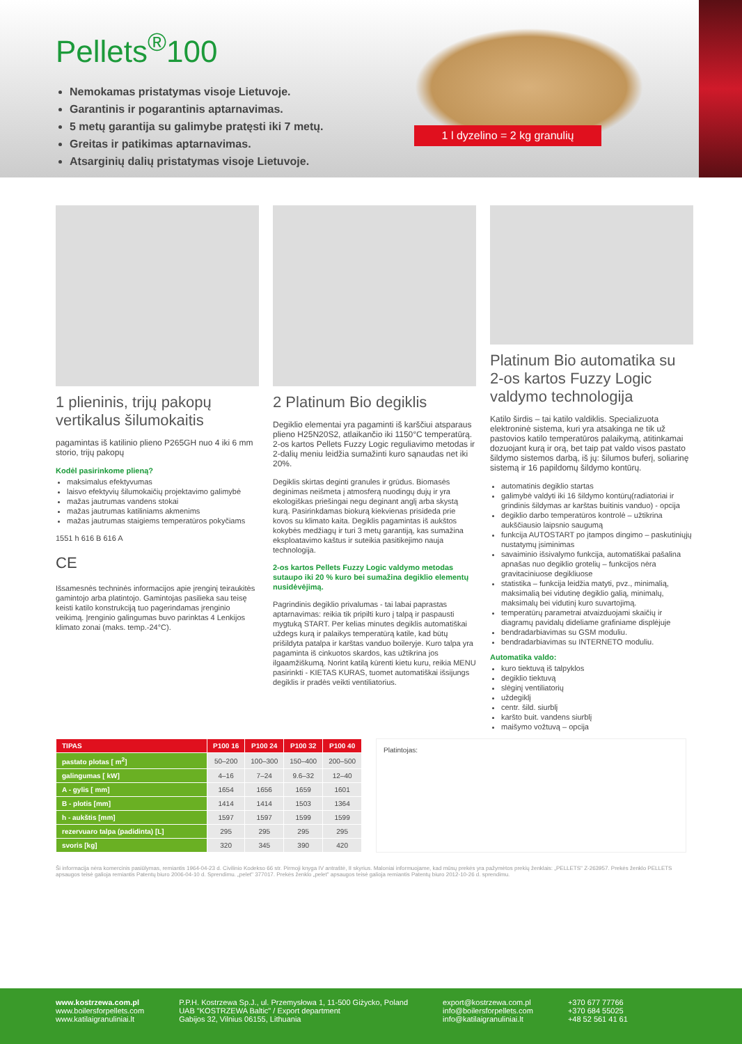Pellets<sup>®</sup>100
Nemokamas pristatymas visoje Lietuvoje.
Garantinis ir pogarantinis aptarnavimas.
5 metų garantija su galimybe pratęsti iki 7 metų.
Greitas ir patikimas aptarnavimas.
Atsarginių dalių pristatymas visoje Lietuvoje.
1 l dyzelino = 2 kg granulių
1 plieninis, trijų pakopų vertikalus šilumokaitis
pagamintas iš katilinio plieno P265GH nuo 4 iki 6 mm storio, trijų pakopų
Kodėl pasirinkome plieną?
maksimalus efektyvumas
laisvo efektyvių šilumokaičių projektavimo galimybė
mažas jautrumas vandens stokai
mažas jautrumas katiliniams akmenims
mažas jautrumas staigiems temperatūros pokyčiams
1551 h 616 B 616 A
CE
Išsamesnės techninės informacijos apie įrenginį teiraukitės gamintojo arba platintojo. Gamintojas pasilieka sau teisę keisti katilo konstrukciją tuo pagerindamas įrenginio veikimą. Įrenginio galingumas buvo parinktas 4 Lenkijos klimato zonai (maks. temp.-24°C).
2 Platinum Bio degiklis
Degiklio elementai yra pagaminti iš karščiui atsparaus plieno H25N20S2, atlaikančio iki 1150°C temperatūrą. 2-os kartos Pellets Fuzzy Logic reguliavimo metodas ir 2-dalių meniu leidžia sumažinti kuro sąnaudas net iki 20%.
Degiklis skirtas deginti granules ir grūdus. Biomasės deginimas neišmeta į atmosferą nuodingų dujų ir yra ekologiškas priešingai negu deginant anglį arba skystą kurą. Pasirinkdamas biokurą kiekvienas prisideda prie kovos su klimato kaita. Degiklis pagamintas iš aukštos kokybės medžiagų ir turi 3 metų garantiją, kas sumažina eksploatavimo kaštus ir suteikia pasitikejimo nauja technologija.
2-os kartos Pellets Fuzzy Logic valdymo metodas sutaupo iki 20 % kuro bei sumažina degiklio elementų nusidėvėjimą.
Pagrindinis degiklio privalumas - tai labai paprastas aptarnavimas: reikia tik pripilti kuro į talpą ir paspausti mygtuką START. Per kelias minutes degiklis automatiškai uždegs kurą ir palaikys temperatūrą katile, kad būtų prišildyta patalpa ir karštas vanduo boileryje. Kuro talpa yra pagaminta iš cinkuotos skardos, kas užtikrina jos ilgaamžiškumą. Norint katilą kūrenti kietu kuru, reikia MENU pasirinkti - KIETAS KURAS, tuomet automatiškai išsijungs degiklis ir pradės veikti ventiliatorius.
Platinum Bio automatika su 2-os kartos Fuzzy Logic valdymo technologija
Katilo širdis – tai katilo valdiklis. Specializuota elektroninė sistema, kuri yra atsakinga ne tik už pastovios katilo temperatūros palaikymą, atitinkamai dozuojant kurą ir orą, bet taip pat valdo visos pastato šildymo sistemos darbą, iš jų: šilumos buferį, soliarinę sistemą ir 16 papildomų šildymo kontūrų.
automatinis degiklio startas
galimybė valdyti iki 16 šildymo kontūrų(radiatoriai ir grindinis šildymas ar karštas buitinis vanduo) - opcija
degiklio darbo temperatūros kontrolė – užtikrina aukščiausio laipsnio saugumą
funkcija AUTOSTART po įtampos dingimo – paskutiniųjų nustatymų įsiminimas
savaiminio išsivalymo funkcija, automatiškai pašalina apnašas nuo degiklio grotelių – funkcijos nėra gravitaciniuose degikliuose
statistika – funkcija leidžia matyti, pvz., minimalią, maksimalią bei vidutinę degiklio galią, minimalų, maksimalų bei vidutinį kuro suvartojimą.
temperatūrų parametrai atvaizduojami skaičių ir diagramų pavidalų dideliame grafiniame displėjuje
bendradarbiavimas su GSM moduliu.
bendradarbiavimas su INTERNETO moduliu.
Automatika valdo:
kuro tiektuvą iš talpyklos
degiklio tiektuvą
slėginį ventiliatorių
uždegiklį
centr. šild. siurblį
karšto buit. vandens siurblį
maišymo vožtuvą – opcija
| TIPAS | P100 16 | P100 24 | P100 32 | P100 40 |
| --- | --- | --- | --- | --- |
| pastato plotas [ m<sup>2</sup>] | 50–200 | 100–300 | 150–400 | 200–500 |
| galingumas [ kW] | 4–16 | 7–24 | 9.6–32 | 12–40 |
| A - gylis [ mm] | 1654 | 1656 | 1659 | 1601 |
| B - plotis [mm] | 1414 | 1414 | 1503 | 1364 |
| h - aukštis [mm] | 1597 | 1597 | 1599 | 1599 |
| rezervuaro talpa (padidinta) [L] | 295 | 295 | 295 | 295 |
| svoris [kg] | 320 | 345 | 390 | 420 |
Platintojas:
Ši informacija nėra komercinis pasiūlymas, remiantis 1964-04-23 d. Civilinio Kodekso 66 str. Pirmoji knyga IV antraštė, II skyrius. Maloniai informuojame, kad mūsų prekės yra pažymėtos prekių ženklais: „PELLETS" Z-263957. Prekės ženklo PELLETS apsaugos teisė galioja remiantis Patentų biuro 2006-04-10 d. Sprendimu. „pelet" 377017. Prekės ženklo „pelet" apsaugos teisė galioja remiantis Patentų biuro 2012-10-26 d. sprendimu.
www.kostrzewa.com.pl
www.boilersforpellets.com
www.katilaigranuliniai.lt
P.P.H. Kostrzewa Sp.J., ul. Przemysłowa 1, 11-500 Giżycko, Poland
UAB "KOSTRZEWA Baltic" / Export department
Gabijos 32, Vilnius 06155, Lithuania
export@kostrzewa.com.pl
info@boilersforpellets.com
info@katilaigranuliniai.lt
+370 677 77766
+370 684 55025
+48 52 561 41 61